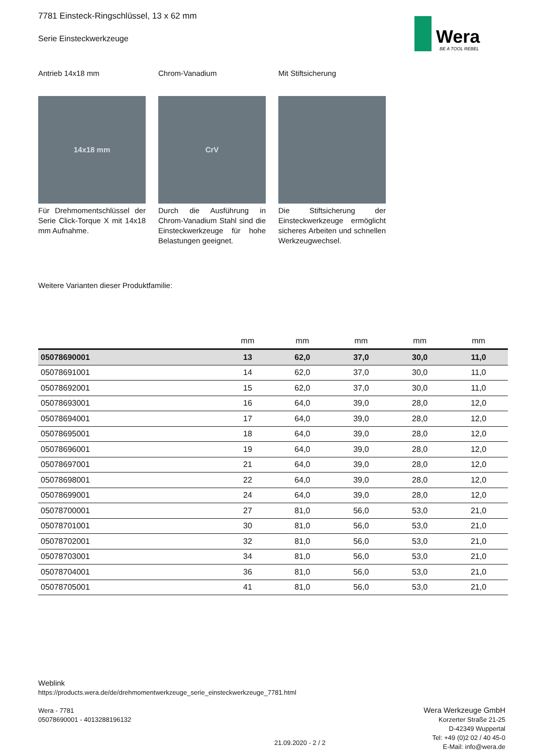Wera
BE A TOOL REBEL
7781 Einsteck-Ringschlüssel, 13 x 62 mm
Serie Einsteckwerkzeuge
Antrieb 14x18 mm
14x18 mm
Für Drehmomentschlüssel der Serie Click-Torque X mit 14x18 mm Aufnahme.
Chrom-Vanadium
CrV
Durch die Ausführung in Chrom-Vanadium Stahl sind die Einsteckwerkzeuge für hohe Belastungen geeignet.
Mit Stiftsicherung
Die Stiftsicherung der Einsteckwerkzeuge ermöglicht sicheres Arbeiten und schnellen Werkzeugwechsel.
Weitere Varianten dieser Produktfamilie:
| | mm | mm | mm | mm | mm |
| --- | --- | --- | --- | --- | --- |
| 05078690001 | 13 | 62,0 | 37,0 | 30,0 | 11,0 |
| 05078691001 | 14 | 62,0 | 37,0 | 30,0 | 11,0 |
| 05078692001 | 15 | 62,0 | 37,0 | 30,0 | 11,0 |
| 05078693001 | 16 | 64,0 | 39,0 | 28,0 | 12,0 |
| 05078694001 | 17 | 64,0 | 39,0 | 28,0 | 12,0 |
| 05078695001 | 18 | 64,0 | 39,0 | 28,0 | 12,0 |
| 05078696001 | 19 | 64,0 | 39,0 | 28,0 | 12,0 |
| 05078697001 | 21 | 64,0 | 39,0 | 28,0 | 12,0 |
| 05078698001 | 22 | 64,0 | 39,0 | 28,0 | 12,0 |
| 05078699001 | 24 | 64,0 | 39,0 | 28,0 | 12,0 |
| 05078700001 | 27 | 81,0 | 56,0 | 53,0 | 21,0 |
| 05078701001 | 30 | 81,0 | 56,0 | 53,0 | 21,0 |
| 05078702001 | 32 | 81,0 | 56,0 | 53,0 | 21,0 |
| 05078703001 | 34 | 81,0 | 56,0 | 53,0 | 21,0 |
| 05078704001 | 36 | 81,0 | 56,0 | 53,0 | 21,0 |
| 05078705001 | 41 | 81,0 | 56,0 | 53,0 | 21,0 |
Weblink
https://products.wera.de/de/drehmomentwerkzeuge_serie_einsteckwerkzeuge_7781.html
Wera - 7781
05078690001 - 4013288196132
Wera Werkzeuge GmbH
Korzerter Straße 21-25
D-42349 Wuppertal
Tel: +49 (0)2 02 / 40 45-0
E-Mail: info@wera.de
21.09.2020 - 2 / 2